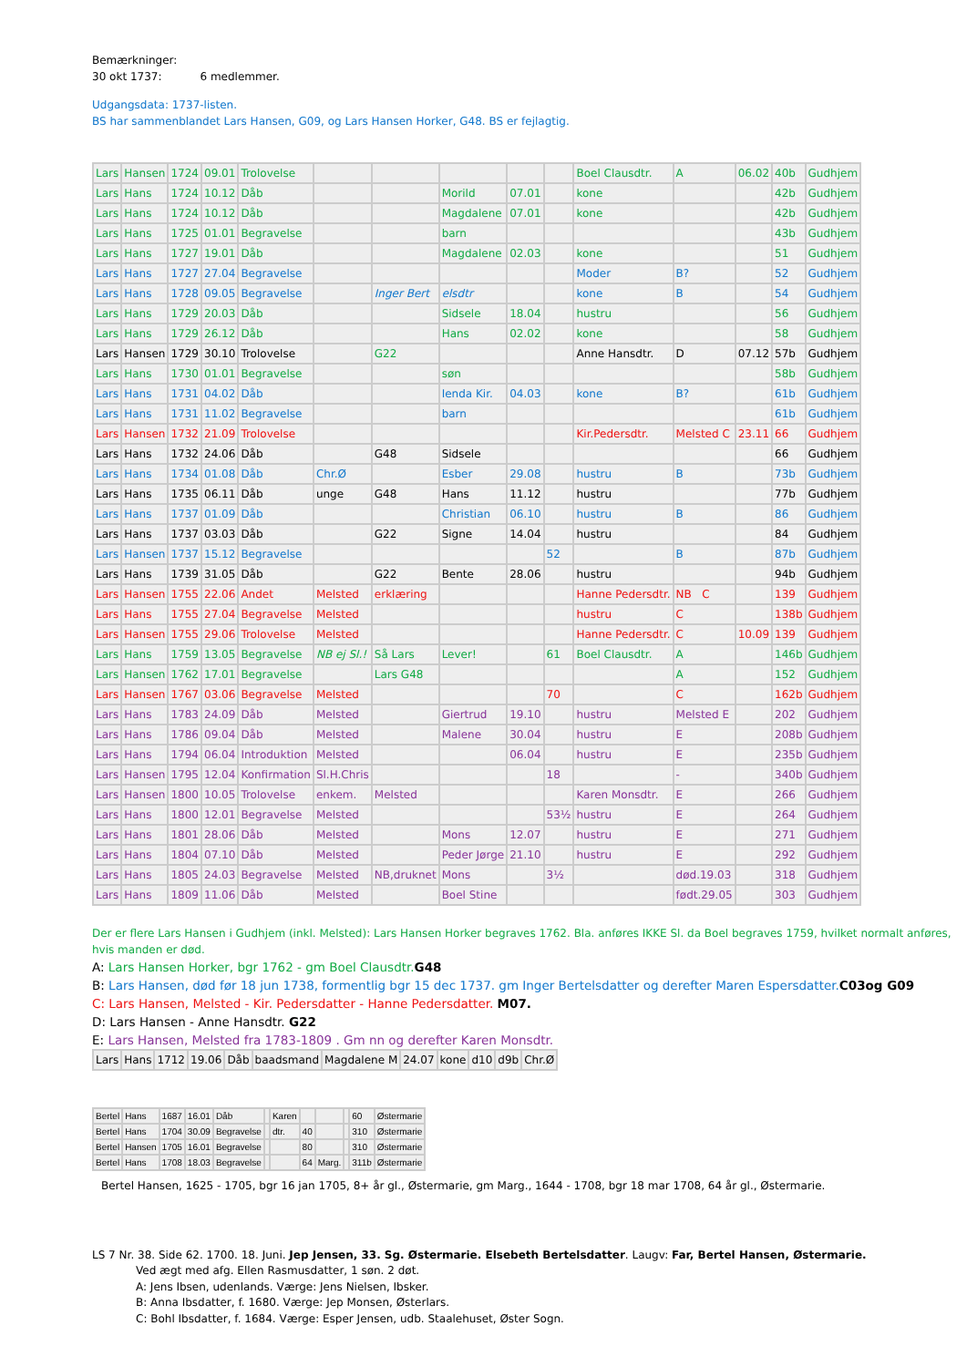Bemærkninger:
30 okt 1737: 6 medlemmer.
Udgangsdata: 1737-listen.
BS har sammenblandet Lars Hansen, G09, og Lars Hansen Horker, G48. BS er fejlagtig.
| Lars | Hansen | 1724 | 09.01 | Trolovelse | | | | | | Boel Clausdtr. | A | 06.02 | 40b | Gudhjem |
| Lars | Hans | 1724 | 10.12 | Dåb | | | Morild | 07.01 | | kone | | | 42b | Gudhjem |
| Lars | Hans | 1724 | 10.12 | Dåb | | | Magdalene | 07.01 | | kone | | | 42b | Gudhjem |
| Lars | Hans | 1725 | 01.01 | Begravelse | | | barn | | | | | | 43b | Gudhjem |
| Lars | Hans | 1727 | 19.01 | Dåb | | | Magdalene | 02.03 | | kone | | | 51 | Gudhjem |
| Lars | Hans | 1727 | 27.04 | Begravelse | | | | | | Moder | B? | | 52 | Gudhjem |
| Lars | Hans | 1728 | 09.05 | Begravelse | | Inger Bert | elsdtr | | | kone | B | | 54 | Gudhjem |
| Lars | Hans | 1729 | 20.03 | Dåb | | | Sidsele | 18.04 | | hustru | | | 56 | Gudhjem |
| Lars | Hans | 1729 | 26.12 | Dåb | | | Hans | 02.02 | | kone | | | 58 | Gudhjem |
| Lars | Hansen | 1729 | 30.10 | Trolovelse | | G22 | | | | Anne Hansdtr. | D | 07.12 | 57b | Gudhjem |
| Lars | Hans | 1730 | 01.01 | Begravelse | | | søn | | | | | | 58b | Gudhjem |
| Lars | Hans | 1731 | 04.02 | Dåb | | | Ienda Kir. | 04.03 | | kone | B? | | 61b | Gudhjem |
| Lars | Hans | 1731 | 11.02 | Begravelse | | | barn | | | | | | 61b | Gudhjem |
| Lars | Hansen | 1732 | 21.09 | Trolovelse | | | | | | Kir.Pedersdtr. | Melsted C | 23.11 | 66 | Gudhjem |
| Lars | Hans | 1732 | 24.06 | Dåb | | G48 | Sidsele | | | | | | 66 | Gudhjem |
| Lars | Hans | 1734 | 01.08 | Dåb | Chr.Ø | | Esber | 29.08 | | hustru | B | | 73b | Gudhjem |
| Lars | Hans | 1735 | 06.11 | Dåb | unge | G48 | Hans | 11.12 | | hustru | | | 77b | Gudhjem |
| Lars | Hans | 1737 | 01.09 | Dåb | | | Christian | 06.10 | | hustru | B | | 86 | Gudhjem |
| Lars | Hans | 1737 | 03.03 | Dåb | | G22 | Signe | 14.04 | | hustru | | | 84 | Gudhjem |
| Lars | Hansen | 1737 | 15.12 | Begravelse | | | | | 52 | | B | | 87b | Gudhjem |
| Lars | Hans | 1739 | 31.05 | Dåb | | G22 | Bente | 28.06 | | hustru | | | 94b | Gudhjem |
| Lars | Hansen | 1755 | 22.06 | Andet | Melsted | erklæring | | | | Hanne Pedersdtr. | NB C | | 139 | Gudhjem |
| Lars | Hans | 1755 | 27.04 | Begravelse | Melsted | | | | | hustru | C | | 138b | Gudhjem |
| Lars | Hansen | 1755 | 29.06 | Trolovelse | Melsted | | | | | Hanne Pedersdtr. | C | 10.09 | 139 | Gudhjem |
| Lars | Hans | 1759 | 13.05 | Begravelse | NB ej Sl.! | Så Lars | Lever! | | 61 | Boel Clausdtr. | A | | 146b | Gudhjem |
| Lars | Hansen | 1762 | 17.01 | Begravelse | | Lars G48 | | | | | A | | 152 | Gudhjem |
| Lars | Hansen | 1767 | 03.06 | Begravelse | Melsted | | | | 70 | | C | | 162b | Gudhjem |
| Lars | Hans | 1783 | 24.09 | Dåb | Melsted | | Giertrud | 19.10 | | hustru | Melsted E | | 202 | Gudhjem |
| Lars | Hans | 1786 | 09.04 | Dåb | Melsted | | Malene | 30.04 | | hustru | E | | 208b | Gudhjem |
| Lars | Hans | 1794 | 06.04 | Introduktion | Melsted | | | 06.04 | | hustru | E | | 235b | Gudhjem |
| Lars | Hansen | 1795 | 12.04 | Konfirmation | Sl.H.Chris | | | | 18 | | - | | 340b | Gudhjem |
| Lars | Hansen | 1800 | 10.05 | Trolovelse | enkem. | Melsted | | | | Karen Monsdtr. | E | | 266 | Gudhjem |
| Lars | Hans | 1800 | 12.01 | Begravelse | Melsted | | | | 53½ | hustru | E | | 264 | Gudhjem |
| Lars | Hans | 1801 | 28.06 | Dåb | Melsted | | Mons | 12.07 | | hustru | E | | 271 | Gudhjem |
| Lars | Hans | 1804 | 07.10 | Dåb | Melsted | | Peder Jørge | 21.10 | | hustru | E | | 292 | Gudhjem |
| Lars | Hans | 1805 | 24.03 | Begravelse | Melsted | NB,druknet | Mons | | 3½ | | død.19.03 | | 318 | Gudhjem |
| Lars | Hans | 1809 | 11.06 | Dåb | Melsted | | Boel Stine | | | | født.29.05 | | 303 | Gudhjem |
Der er flere Lars Hansen i Gudhjem (inkl. Melsted): Lars Hansen Horker begraves 1762. Bla. anføres IKKE Sl. da Boel begraves 1759, hvilket normalt anføres, hvis manden er død.
A: Lars Hansen Horker, bgr 1762 - gm Boel Clausdtr. G48
B: Lars Hansen, død før 18 jun 1738, formentlig bgr 15 dec 1737. gm Inger Bertelsdatter og derefter Maren Espersdatter. C03og G09
C: Lars Hansen, Melsted - Kir. Pedersdatter - Hanne Pedersdatter. M07.
D: Lars Hansen - Anne Hansdtr. G22
E: Lars Hansen, Melsted fra 1783-1809 . Gm nn og derefter Karen Monsdtr.
| Lars | Hans | 1712 | 19.06 | Dåb | baadsmand | Magdalene M | 24.07 | kone | d10 | d9b | Chr.Ø |
| Bertel | Hans | 1687 | 16.01 | Dåb | | Karen | | | | 60 | Østermarie |
| Bertel | Hans | 1704 | 30.09 | Begravelse | | dtr. | 40 | | | 310 | Østermarie |
| Bertel | Hansen | 1705 | 16.01 | Begravelse | | | 80 | | | 310 | Østermarie |
| Bertel | Hans | 1708 | 18.03 | Begravelse | | | 64 | Marg. | | 311b | Østermarie |
Bertel Hansen, 1625 - 1705, bgr 16 jan 1705, 8+ år gl., Østermarie, gm Marg., 1644 - 1708, bgr 18 mar 1708, 64 år gl., Østermarie.
LS 7 Nr. 38. Side 62. 1700. 18. Juni. Jep Jensen, 33. Sg. Østermarie. Elsebeth Bertelsdatter. Laugv: Far, Bertel Hansen, Østermarie.
Ved ægt med afg. Ellen Rasmusdatter, 1 søn. 2 døt.
A: Jens Ibsen, udenlands. Værge: Jens Nielsen, Ibsker.
B: Anna Ibsdatter, f. 1680. Værge: Jep Monsen, Østerlars.
C: Bohl Ibsdatter, f. 1684. Værge: Esper Jensen, udb. Staalehuset, Øster Sogn.